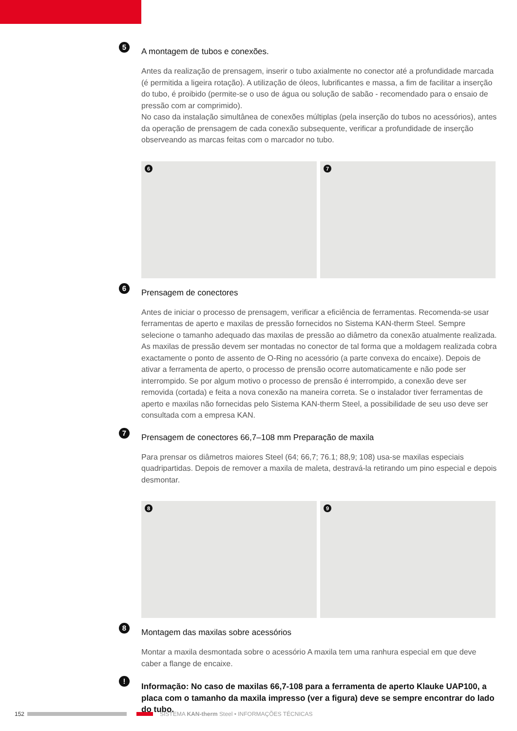5
A montagem de tubos e conexões.
Antes da realização de prensagem, inserir o tubo axialmente no conector até a profundidade marcada (é permitida a ligeira rotação). A utilização de óleos, lubrificantes e massa, a fim de facilitar a inserção do tubo, é proibido (permite-se o uso de água ou solução de sabão - recomendado para o ensaio de pressão com ar comprimido).
No caso da instalação simultânea de conexões múltiplas (pela inserção do tubos no acessórios), antes da operação de prensagem de cada conexão subsequente, verificar a profundidade de inserção observeando as marcas feitas com o marcador no tubo.
6
7
6
Prensagem de conectores
Antes de iniciar o processo de prensagem, verificar a eficiência de ferramentas. Recomenda-se usar ferramentas de aperto e maxilas de pressão fornecidos no Sistema KAN-therm Steel. Sempre selecione o tamanho adequado das maxilas de pressão ao diâmetro da conexão atualmente realizada. As maxilas de pressão devem ser montadas no conector de tal forma que a moldagem realizada cobra exactamente o ponto de assento de O-Ring no acessório (a parte convexa do encaixe). Depois de ativar a ferramenta de aperto, o processo de prensão ocorre automaticamente e não pode ser interrompido. Se por algum motivo o processo de prensão é interrompido, a conexão deve ser removida (cortada) e feita a nova conexão na maneira correta. Se o instalador tiver ferramentas de aperto e maxilas não fornecidas pelo Sistema KAN-therm Steel, a possibilidade de seu uso deve ser consultada com a empresa KAN.
7
Prensagem de conectores 66,7–108 mm Preparação de maxila
Para prensar os diâmetros maiores Steel (64; 66,7; 76.1; 88,9; 108) usa-se maxilas especiais quadripartidas. Depois de remover a maxila de maleta, destravá-la retirando um pino especial e depois desmontar.
8
9
8
Montagem das maxilas sobre acessórios
Montar a maxila desmontada sobre o acessório A maxila tem uma ranhura especial em que deve caber a flange de encaixe.
!
Informação: No caso de maxilas 66,7-108 para a ferramenta de aperto Klauke UAP100, a placa com o tamanho da maxila impresso (ver a figura) deve se sempre encontrar do lado do tubo.
152 SISTEMA KAN-therm Steel • INFORMAÇÕES TÉCNICAS